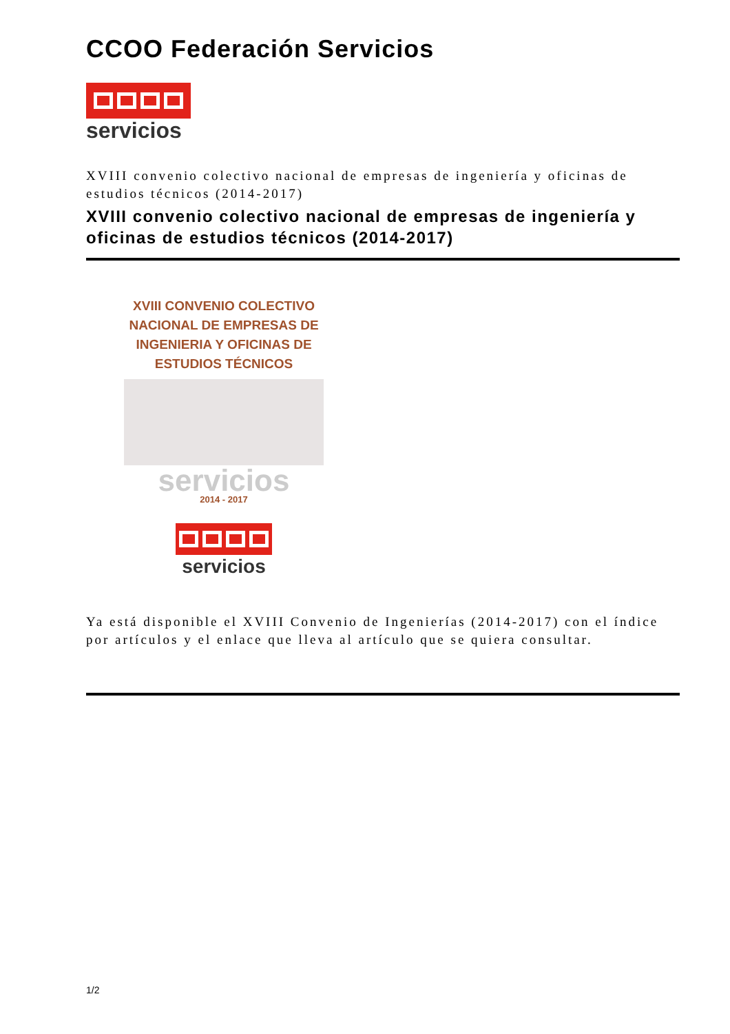CCOO Federación Servicios
servicios
XVIII convenio colectivo nacional de empresas de ingeniería y oficinas de estudios técnicos (2014-2017)
XVIII convenio colectivo nacional de empresas de ingeniería y oficinas de estudios técnicos (2014-2017)
XVIII CONVENIO COLECTIVO NACIONAL DE EMPRESAS DE INGENIERIA Y OFICINAS DE ESTUDIOS TÉCNICOS
servicios
2014 - 2017
servicios
Ya está disponible el XVIII Convenio de Ingenierías (2014-2017) con el índice por artículos y el enlace que lleva al artículo que se quiera consultar.
1/2